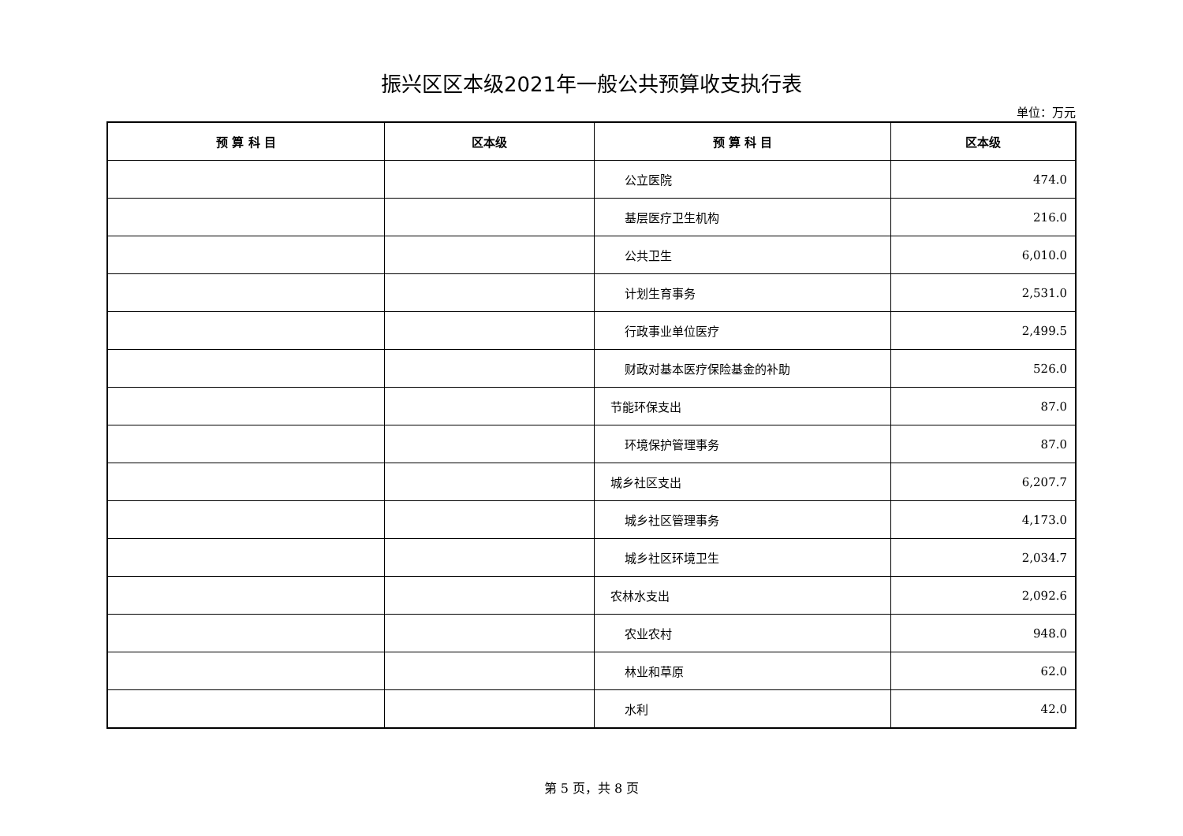振兴区区本级2021年一般公共预算收支执行表
单位：万元
| 预 算 科 目 | 区本级 | 预 算 科 目 | 区本级 |
| --- | --- | --- | --- |
| | | 公立医院 | 474.0 |
| | | 基层医疗卫生机构 | 216.0 |
| | | 公共卫生 | 6,010.0 |
| | | 计划生育事务 | 2,531.0 |
| | | 行政事业单位医疗 | 2,499.5 |
| | | 财政对基本医疗保险基金的补助 | 526.0 |
| | | 节能环保支出 | 87.0 |
| | | 环境保护管理事务 | 87.0 |
| | | 城乡社区支出 | 6,207.7 |
| | | 城乡社区管理事务 | 4,173.0 |
| | | 城乡社区环境卫生 | 2,034.7 |
| | | 农林水支出 | 2,092.6 |
| | | 农业农村 | 948.0 |
| | | 林业和草原 | 62.0 |
| | | 水利 | 42.0 |
第 5 页，共 8 页